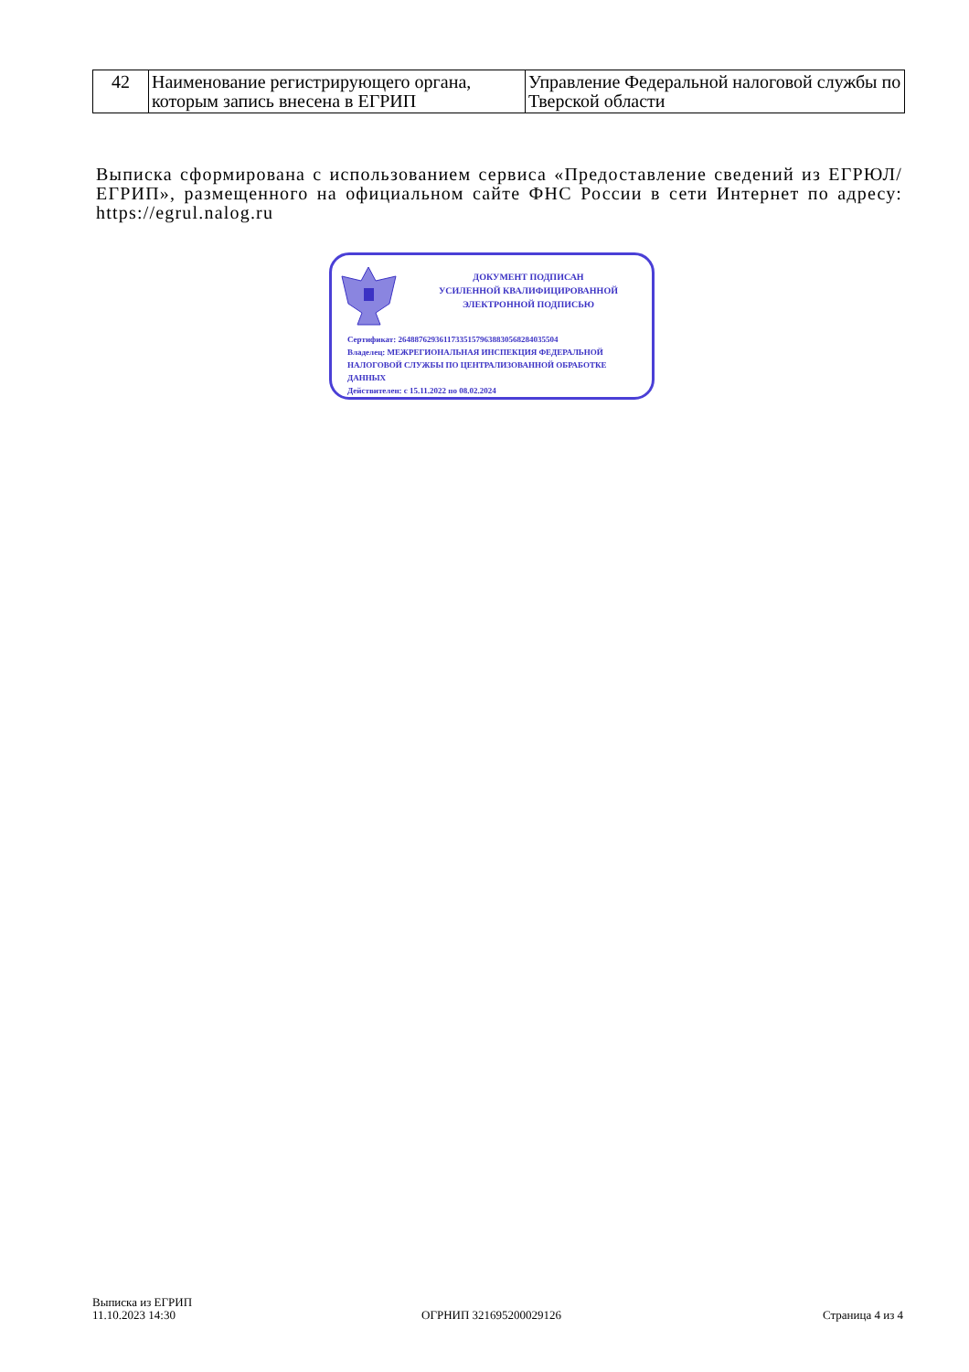| 42 | Наименование регистрирующего органа, которым запись внесена в ЕГРИП | Управление Федеральной налоговой службы по Тверской области |
Выписка сформирована с использованием сервиса «Предоставление сведений из ЕГРЮЛ/ЕГРИП», размещенного на официальном сайте ФНС России в сети Интернет по адресу: https://egrul.nalog.ru
ДОКУМЕНТ ПОДПИСАН
УСИЛЕННОЙ КВАЛИФИЦИРОВАННОЙ
ЭЛЕКТРОННОЙ ПОДПИСЬЮ
Сертификат: 264887629361173351579638830568284035504
Владелец: МЕЖРЕГИОНАЛЬНАЯ ИНСПЕКЦИЯ ФЕДЕРАЛЬНОЙ НАЛОГОВОЙ СЛУЖБЫ ПО ЦЕНТРАЛИЗОВАННОЙ ОБРАБОТКЕ ДАННЫХ
Действителен: с 15.11.2022 по 08.02.2024
Выписка из ЕГРИП
11.10.2023 14:30
ОГРНИП 321695200029126 Страница 4 из 4